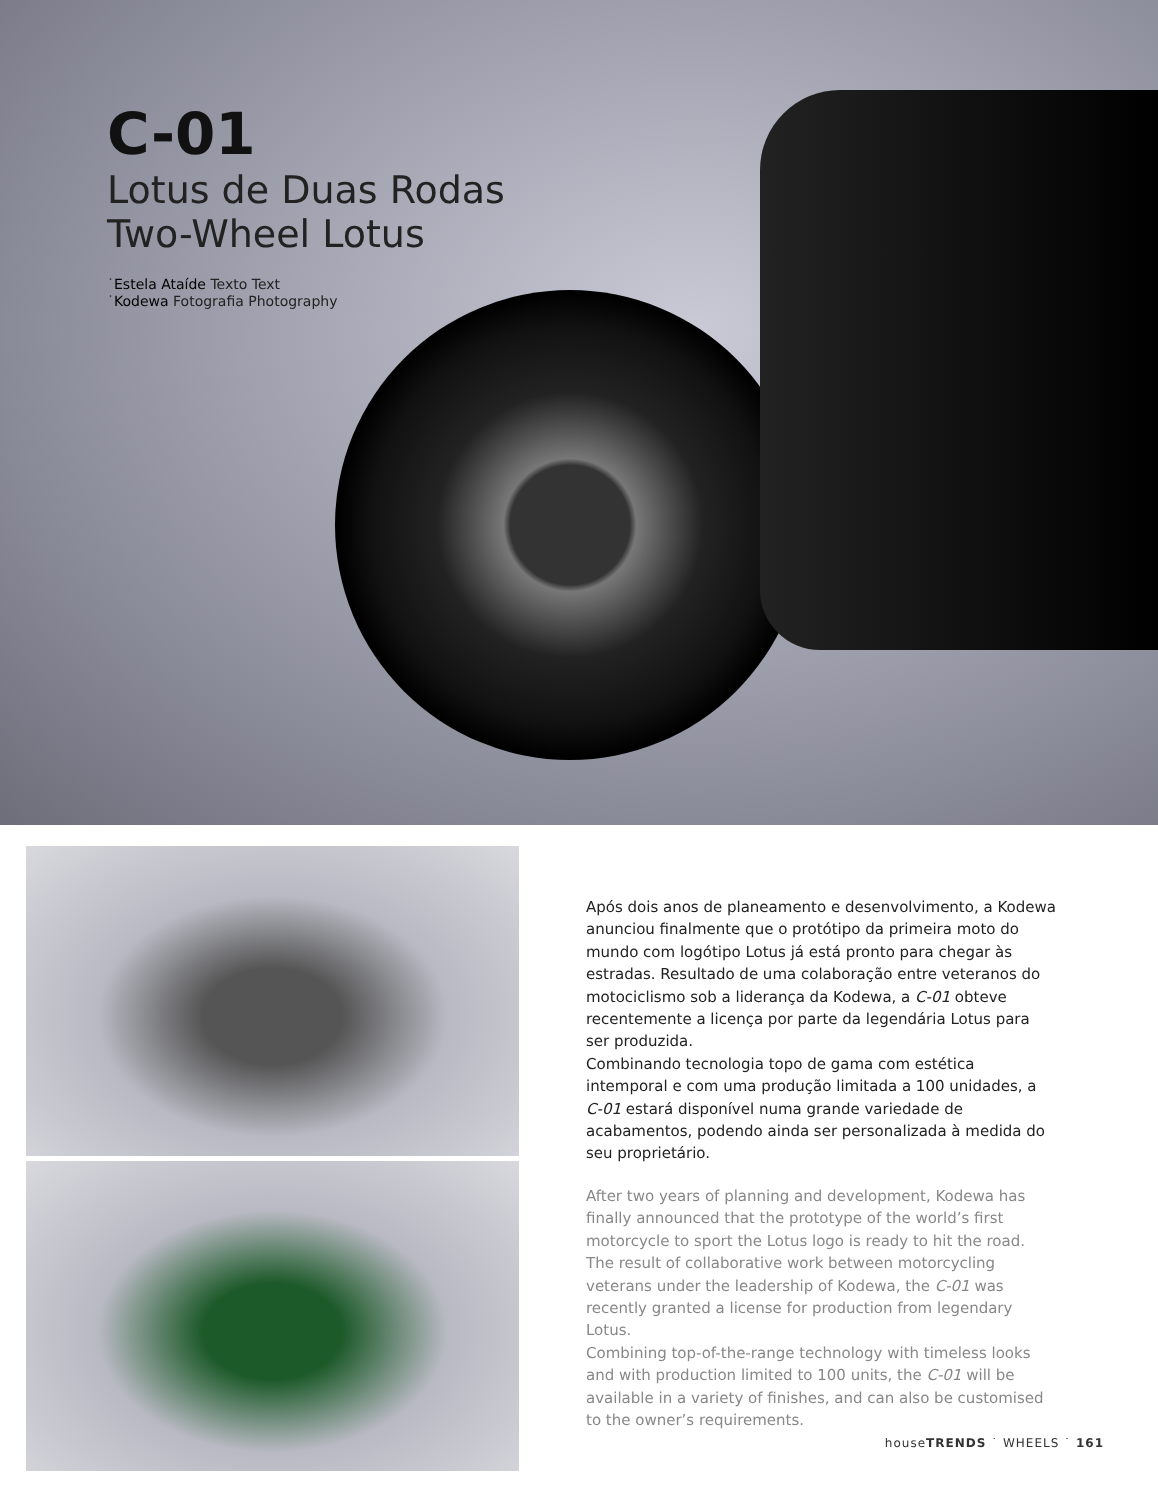C-01
Lotus de Duas Rodas
Two-Wheel Lotus
˙Estela Ataíde Texto Text
˙Kodewa Fotografia Photography
Após dois anos de planeamento e desenvolvimento, a Kodewa anunciou finalmente que o protótipo da primeira moto do mundo com logótipo Lotus já está pronto para chegar às estradas. Resultado de uma colaboração entre veteranos do motociclismo sob a liderança da Kodewa, a C-01 obteve recentemente a licença por parte da legendária Lotus para ser produzida.
Combinando tecnologia topo de gama com estética intemporal e com uma produção limitada a 100 unidades, a C-01 estará disponível numa grande variedade de acabamentos, podendo ainda ser personalizada à medida do seu proprietário.
After two years of planning and development, Kodewa has finally announced that the prototype of the world’s first motorcycle to sport the Lotus logo is ready to hit the road. The result of collaborative work between motorcycling veterans under the leadership of Kodewa, the C-01 was recently granted a license for production from legendary Lotus.
Combining top-of-the-range technology with timeless looks and with production limited to 100 units, the C-01 will be available in a variety of finishes, and can also be customised to the owner’s requirements.
houseTRENDS ˙ WHEELS ˙ 161